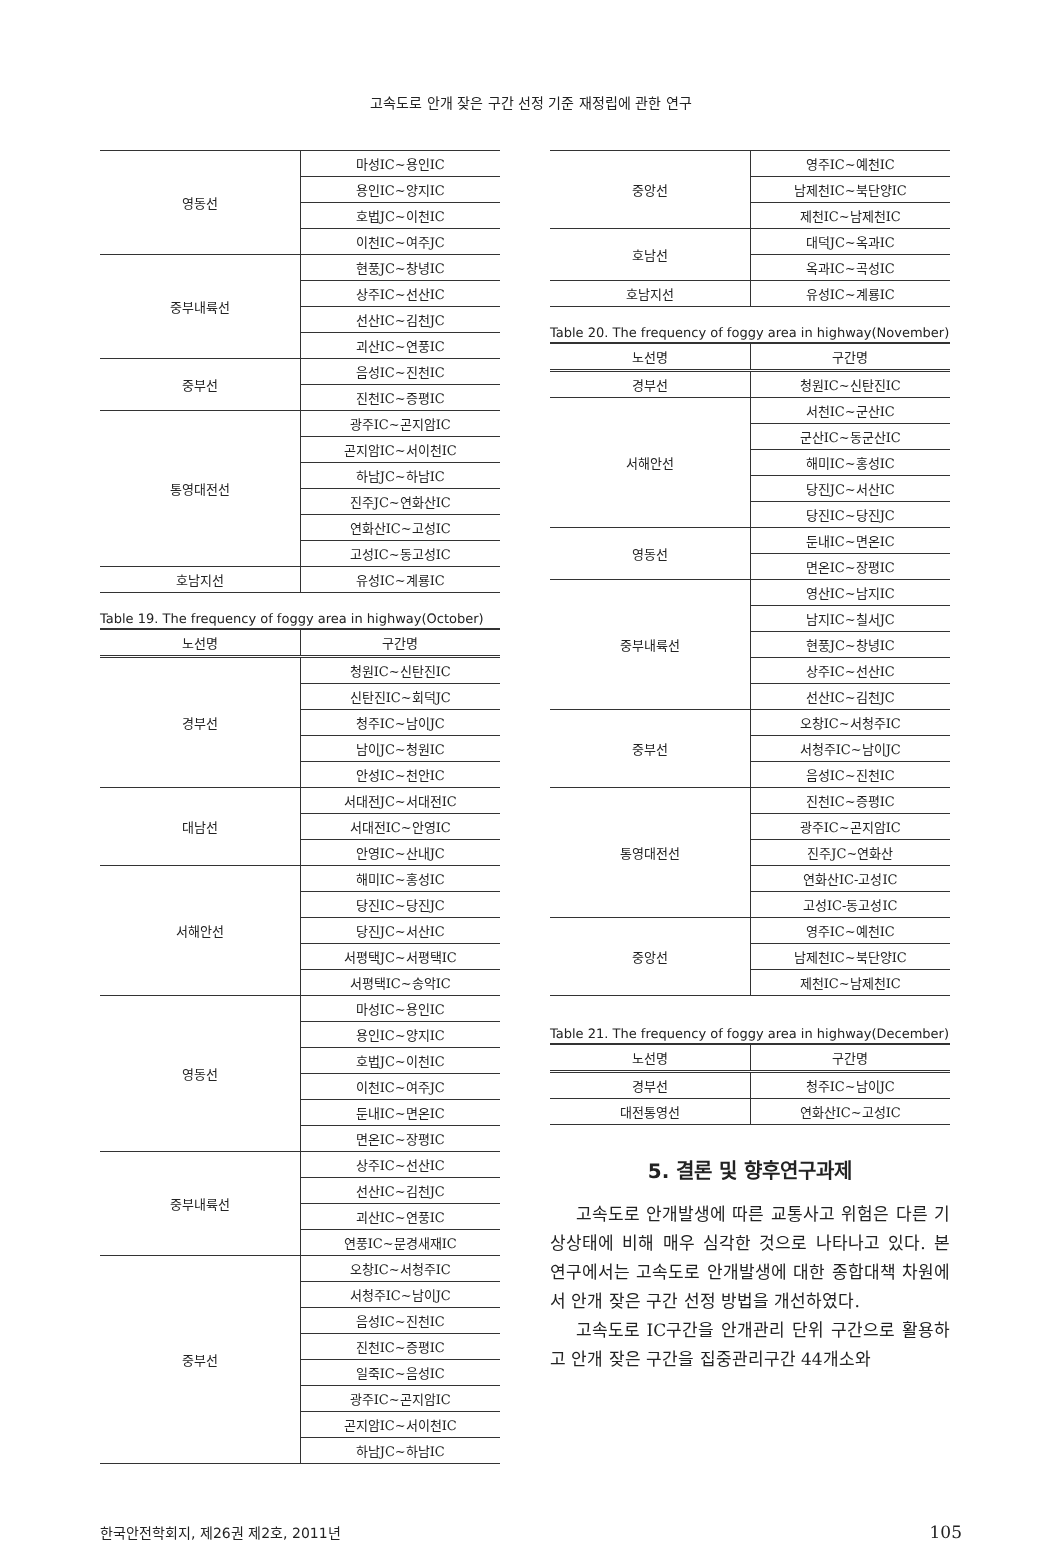고속도로 안개 잦은 구간 선정 기준 재정립에 관한 연구
| 영동선 | 마성IC~용인IC |
| | 용인IC~양지IC |
| | 호법JC~이천IC |
| | 이천IC~여주JC |
| 중부내륙선 | 현풍JC~창녕IC |
| | 상주IC~선산IC |
| | 선산IC~김천JC |
| | 괴산IC~연풍IC |
| 중부선 | 음성IC~진천IC |
| | 진천IC~증평IC |
| 통영대전선 | 광주IC~곤지암IC |
| | 곤지암IC~서이천IC |
| | 하남JC~하남IC |
| | 진주JC~연화산IC |
| | 연화산IC~고성IC |
| | 고성IC~동고성IC |
| 호남지선 | 유성IC~계룡IC |
Table 19. The frequency of foggy area in highway(October)
| 노선명 | 구간명 |
| --- | --- |
| 경부선 | 청원IC~신탄진IC |
| | 신탄진IC~회덕JC |
| | 청주IC~남이JC |
| | 남이JC~청원IC |
| | 안성IC~천안IC |
| 대남선 | 서대전JC~서대전IC |
| | 서대전IC~안영IC |
| | 안영IC~산내JC |
| 서해안선 | 해미IC~홍성IC |
| | 당진IC~당진JC |
| | 당진JC~서산IC |
| | 서평택JC~서평택IC |
| | 서평택IC~송악IC |
| 영동선 | 마성IC~용인IC |
| | 용인IC~양지IC |
| | 호법JC~이천IC |
| | 이천IC~여주JC |
| | 둔내IC~면온IC |
| | 면온IC~장평IC |
| 중부내륙선 | 상주IC~선산IC |
| | 선산IC~김천JC |
| | 괴산IC~연풍IC |
| | 연풍IC~문경새재IC |
| 중부선 | 오창IC~서청주IC |
| | 서청주IC~남이JC |
| | 음성IC~진천IC |
| | 진천IC~증평IC |
| | 일죽IC~음성IC |
| | 광주IC~곤지암IC |
| | 곤지암IC~서이천IC |
| | 하남JC~하남IC |
| 중앙선 | 영주IC~예천IC |
| | 남제천IC~북단양IC |
| | 제천IC~남제천IC |
| 호남선 | 대덕JC~옥과IC |
| | 옥과IC~곡성IC |
| 호남지선 | 유성IC~계룡IC |
Table 20. The frequency of foggy area in highway(November)
| 노선명 | 구간명 |
| --- | --- |
| 경부선 | 청원IC~신탄진IC |
| 서해안선 | 서천IC~군산IC |
| | 군산IC~동군산IC |
| | 해미IC~홍성IC |
| | 당진JC~서산IC |
| | 당진IC~당진JC |
| 영동선 | 둔내IC~면온IC |
| | 면온IC~장평IC |
| 중부내륙선 | 영산IC~남지IC |
| | 남지IC~칠서JC |
| | 현풍JC~창녕IC |
| | 상주IC~선산IC |
| | 선산IC~김천JC |
| 중부선 | 오창IC~서청주IC |
| | 서청주IC~남이JC |
| | 음성IC~진천IC |
| 통영대전선 | 진천IC~증평IC |
| | 광주IC~곤지암IC |
| | 진주JC~연화산 |
| | 연화산IC-고성IC |
| | 고성IC-동고성IC |
| 중앙선 | 영주IC~예천IC |
| | 남제천IC~북단양IC |
| | 제천IC~남제천IC |
Table 21. The frequency of foggy area in highway(December)
| 노선명 | 구간명 |
| --- | --- |
| 경부선 | 청주IC~남이JC |
| 대전통영선 | 연화산IC~고성IC |
5. 결론 및 향후연구과제
고속도로 안개발생에 따른 교통사고 위험은 다른 기상상태에 비해 매우 심각한 것으로 나타나고 있다. 본 연구에서는 고속도로 안개발생에 대한 종합대책 차원에서 안개 잦은 구간 선정 방법을 개선하였다.
고속도로 IC구간을 안개관리 단위 구간으로 활용하고 안개 잦은 구간을 집중관리구간 44개소와
한국안전학회지, 제26권 제2호, 2011년 105